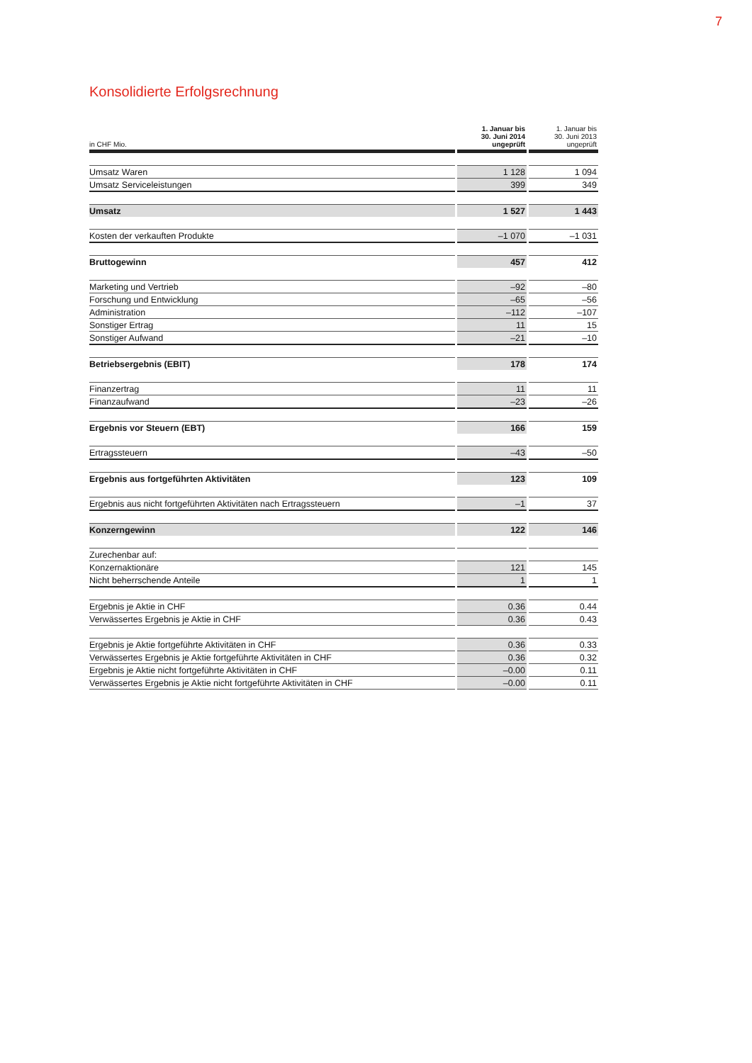7
Konsolidierte Erfolgsrechnung
| in CHF Mio. | 1. Januar bis 30. Juni 2014 ungeprüft | 1. Januar bis 30. Juni 2013 ungeprüft |
| --- | --- | --- |
| Umsatz Waren | 1 128 | 1 094 |
| Umsatz Serviceleistungen | 399 | 349 |
| Umsatz | 1 527 | 1 443 |
| Kosten der verkauften Produkte | –1 070 | –1 031 |
| Bruttogewinn | 457 | 412 |
| Marketing und Vertrieb | –92 | –80 |
| Forschung und Entwicklung | –65 | –56 |
| Administration | –112 | –107 |
| Sonstiger Ertrag | 11 | 15 |
| Sonstiger Aufwand | –21 | –10 |
| Betriebsergebnis (EBIT) | 178 | 174 |
| Finanzertrag | 11 | 11 |
| Finanzaufwand | –23 | –26 |
| Ergebnis vor Steuern (EBT) | 166 | 159 |
| Ertragssteuern | –43 | –50 |
| Ergebnis aus fortgeführten Aktivitäten | 123 | 109 |
| Ergebnis aus nicht fortgeführten Aktivitäten nach Ertragssteuern | –1 | 37 |
| Konzerngewinn | 122 | 146 |
| Zurechenbar auf: | | |
| Konzernaktionäre | 121 | 145 |
| Nicht beherrschende Anteile | 1 | 1 |
| Ergebnis je Aktie in CHF | 0.36 | 0.44 |
| Verwässertes Ergebnis je Aktie in CHF | 0.36 | 0.43 |
| Ergebnis je Aktie fortgeführte Aktivitäten in CHF | 0.36 | 0.33 |
| Verwässertes Ergebnis je Aktie fortgeführte Aktivitäten in CHF | 0.36 | 0.32 |
| Ergebnis je Aktie nicht fortgeführte Aktivitäten in CHF | –0.00 | 0.11 |
| Verwässertes Ergebnis je Aktie nicht fortgeführte Aktivitäten in CHF | –0.00 | 0.11 |